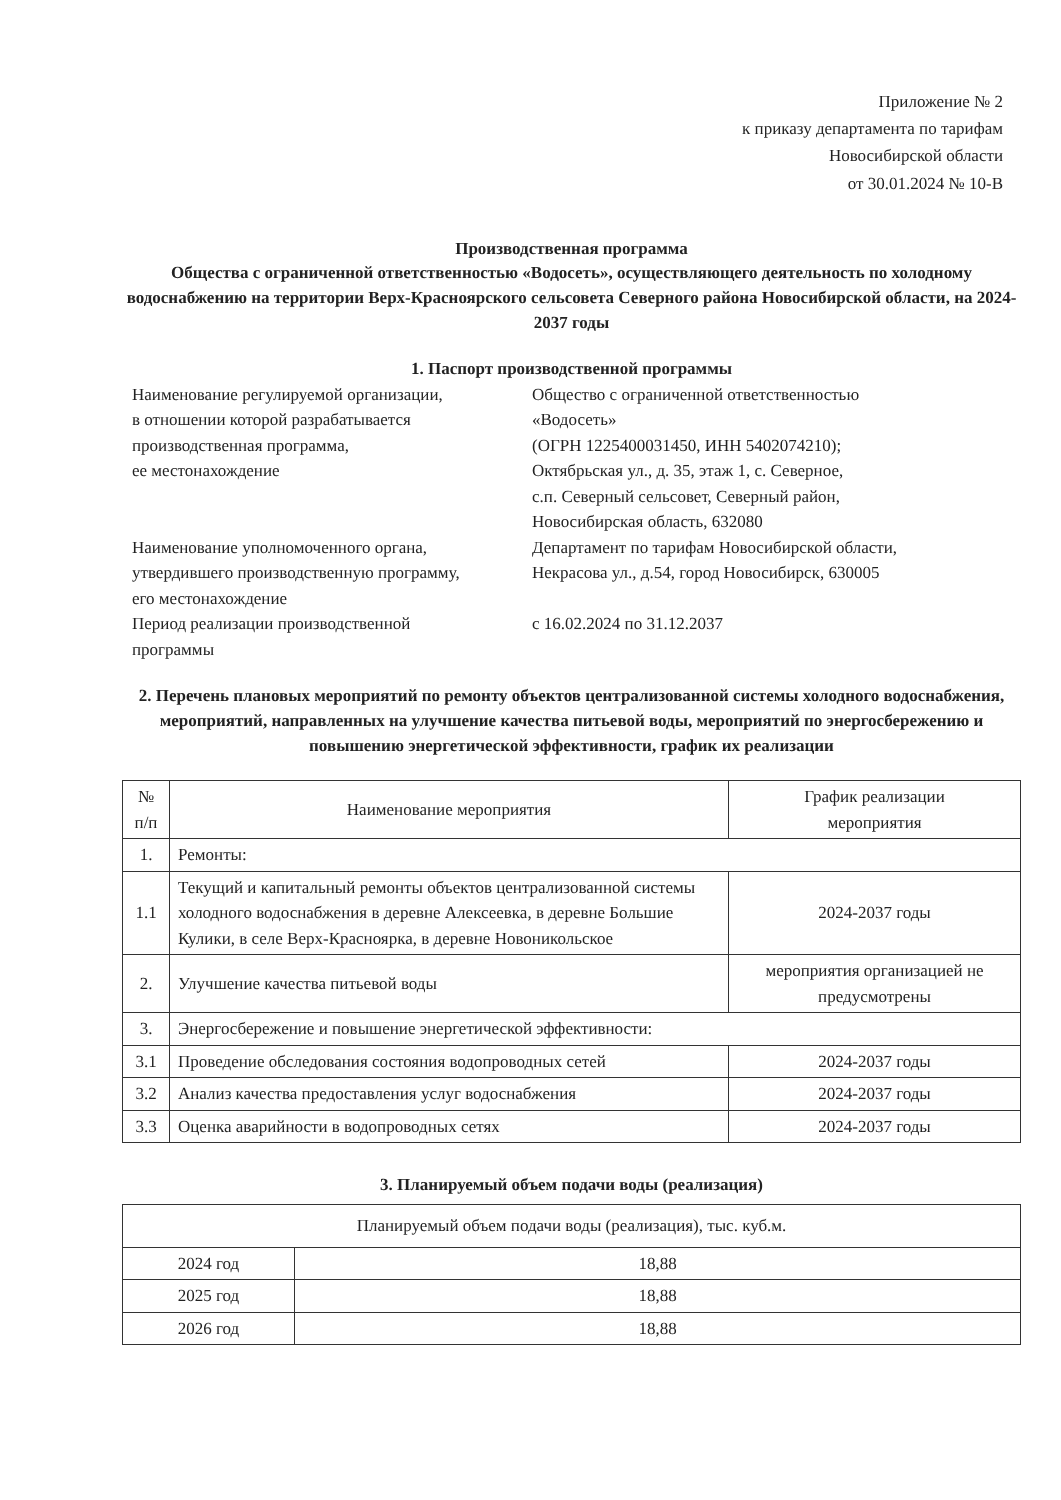Приложение № 2
к приказу департамента по тарифам
Новосибирской области
от 30.01.2024 № 10-В
Производственная программа
Общества с ограниченной ответственностью «Водосеть», осуществляющего деятельность по холодному водоснабжению на территории Верх-Красноярского сельсовета Северного района Новосибирской области, на 2024-2037 годы
1. Паспорт производственной программы
| Наименование регулируемой организации, в отношении которой разрабатывается производственная программа, ее местонахождение | Общество с ограниченной ответственностью «Водосеть» (ОГРН 1225400031450, ИНН 5402074210); Октябрьская ул., д. 35, этаж 1, с. Северное, с.п. Северный сельсовет, Северный район, Новосибирская область, 632080 |
| Наименование уполномоченного органа, утвердившего производственную программу, его местонахождение | Департамент по тарифам Новосибирской области, Некрасова ул., д.54, город Новосибирск, 630005 |
| Период реализации производственной программы | с 16.02.2024 по 31.12.2037 |
2. Перечень плановых мероприятий по ремонту объектов централизованной системы холодного водоснабжения, мероприятий, направленных на улучшение качества питьевой воды, мероприятий по энергосбережению и повышению энергетической эффективности, график их реализации
| № п/п | Наименование мероприятия | График реализации мероприятия |
| --- | --- | --- |
| 1. | Ремонты: | |
| 1.1 | Текущий и капитальный ремонты объектов централизованной системы холодного водоснабжения в деревне Алексеевка, в деревне Большие Кулики, в селе Верх-Красноярка, в деревне Новоникольское | 2024-2037 годы |
| 2. | Улучшение качества питьевой воды | мероприятия организацией не предусмотрены |
| 3. | Энергосбережение и повышение энергетической эффективности: | |
| 3.1 | Проведение обследования состояния водопроводных сетей | 2024-2037 годы |
| 3.2 | Анализ качества предоставления услуг водоснабжения | 2024-2037 годы |
| 3.3 | Оценка аварийности в водопроводных сетях | 2024-2037 годы |
3. Планируемый объем подачи воды (реализация)
| Планируемый объем подачи воды (реализация), тыс. куб.м. | |
| --- | --- |
| 2024 год | 18,88 |
| 2025 год | 18,88 |
| 2026 год | 18,88 |